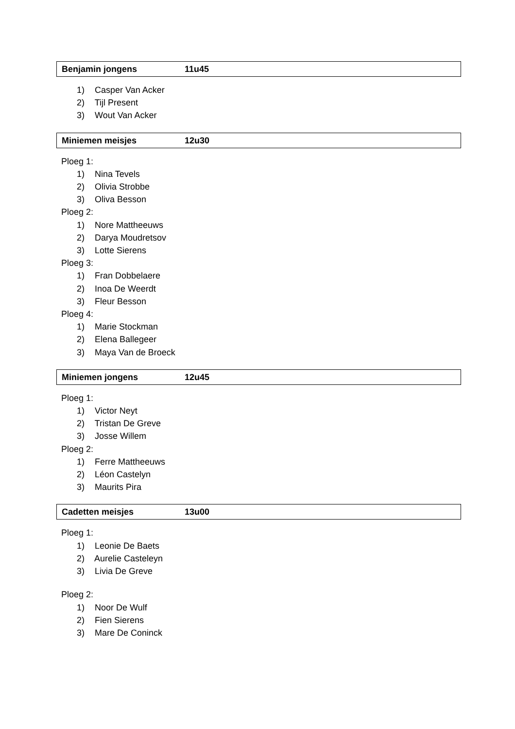Benjamin jongens 11u45
1) Casper Van Acker
2) Tijl Present
3) Wout Van Acker
Miniemen meisjes 12u30
Ploeg 1:
1) Nina Tevels
2) Olivia Strobbe
3) Oliva Besson
Ploeg 2:
1) Nore Mattheeuws
2) Darya Moudretsov
3) Lotte Sierens
Ploeg 3:
1) Fran Dobbelaere
2) Inoa De Weerdt
3) Fleur Besson
Ploeg 4:
1) Marie Stockman
2) Elena Ballegeer
3) Maya Van de Broeck
Miniemen jongens 12u45
Ploeg 1:
1) Victor Neyt
2) Tristan De Greve
3) Josse Willem
Ploeg 2:
1) Ferre Mattheeuws
2) Léon Castelyn
3) Maurits Pira
Cadetten meisjes 13u00
Ploeg 1:
1) Leonie De Baets
2) Aurelie Casteleyn
3) Livia De Greve
Ploeg 2:
1) Noor De Wulf
2) Fien Sierens
3) Mare De Coninck